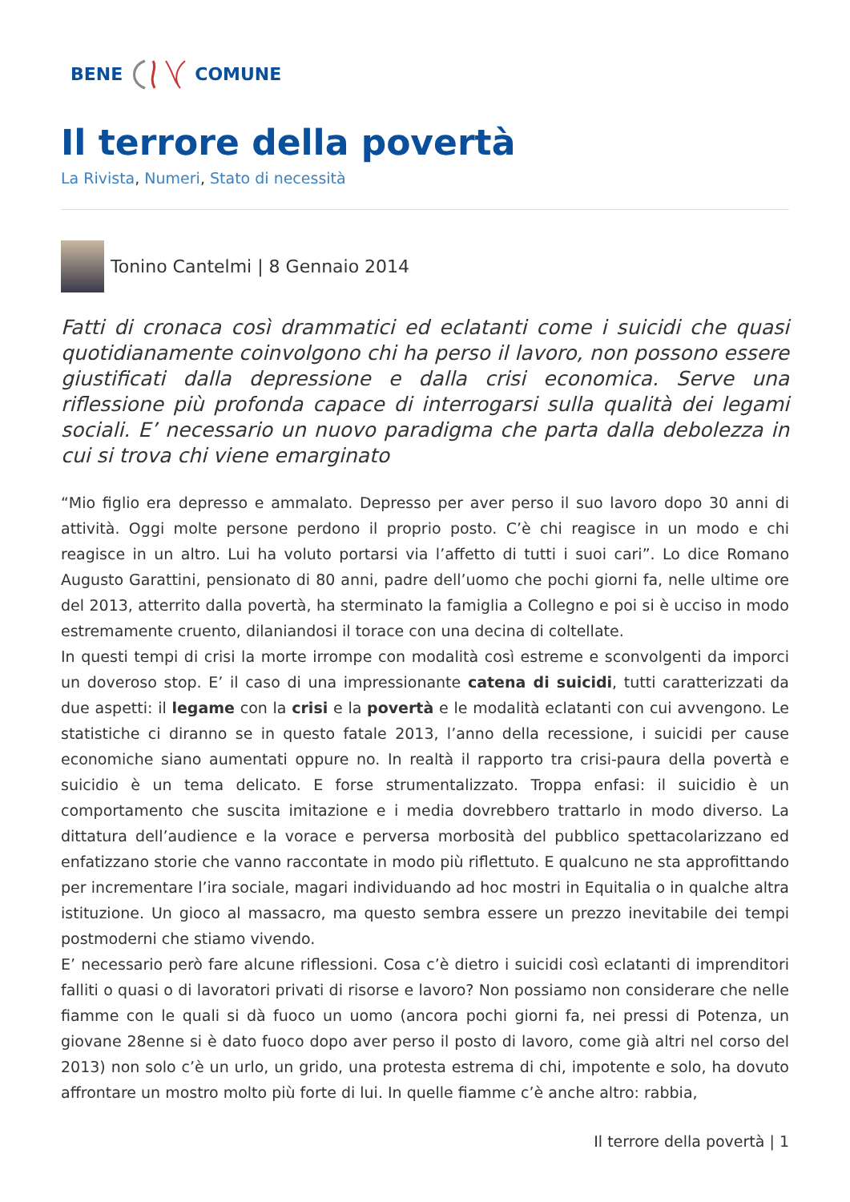BENE COMUNE
Il terrore della povertà
La Rivista, Numeri, Stato di necessità
Tonino Cantelmi | 8 Gennaio 2014
Fatti di cronaca così drammatici ed eclatanti come i suicidi che quasi quotidianamente coinvolgono chi ha perso il lavoro, non possono essere giustificati dalla depressione e dalla crisi economica. Serve una riflessione più profonda capace di interrogarsi sulla qualità dei legami sociali. E’ necessario un nuovo paradigma che parta dalla debolezza in cui si trova chi viene emarginato
“Mio figlio era depresso e ammalato. Depresso per aver perso il suo lavoro dopo 30 anni di attività. Oggi molte persone perdono il proprio posto. C’è chi reagisce in un modo e chi reagisce in un altro. Lui ha voluto portarsi via l’affetto di tutti i suoi cari”. Lo dice Romano Augusto Garattini, pensionato di 80 anni, padre dell’uomo che pochi giorni fa, nelle ultime ore del 2013, atterrito dalla povertà, ha sterminato la famiglia a Collegno e poi si è ucciso in modo estremamente cruento, dilaniandosi il torace con una decina di coltellate.
In questi tempi di crisi la morte irrompe con modalità così estreme e sconvolgenti da imporci un doveroso stop. E’ il caso di una impressionante catena di suicidi, tutti caratterizzati da due aspetti: il legame con la crisi e la povertà e le modalità eclatanti con cui avvengono. Le statistiche ci diranno se in questo fatale 2013, l’anno della recessione, i suicidi per cause economiche siano aumentati oppure no. In realtà il rapporto tra crisi-paura della povertà e suicidio è un tema delicato. E forse strumentalizzato. Troppa enfasi: il suicidio è un comportamento che suscita imitazione e i media dovrebbero trattarlo in modo diverso. La dittatura dell’audience e la vorace e perversa morbosità del pubblico spettacolarizzano ed enfatizzano storie che vanno raccontate in modo più riflettuto. E qualcuno ne sta approfittando per incrementare l’ira sociale, magari individuando ad hoc mostri in Equitalia o in qualche altra istituzione. Un gioco al massacro, ma questo sembra essere un prezzo inevitabile dei tempi postmoderni che stiamo vivendo.
E’ necessario però fare alcune riflessioni. Cosa c’è dietro i suicidi così eclatanti di imprenditori falliti o quasi o di lavoratori privati di risorse e lavoro? Non possiamo non considerare che nelle fiamme con le quali si dà fuoco un uomo (ancora pochi giorni fa, nei pressi di Potenza, un giovane 28enne si è dato fuoco dopo aver perso il posto di lavoro, come già altri nel corso del 2013) non solo c’è un urlo, un grido, una protesta estrema di chi, impotente e solo, ha dovuto affrontare un mostro molto più forte di lui. In quelle fiamme c’è anche altro: rabbia,
Il terrore della povertà | 1